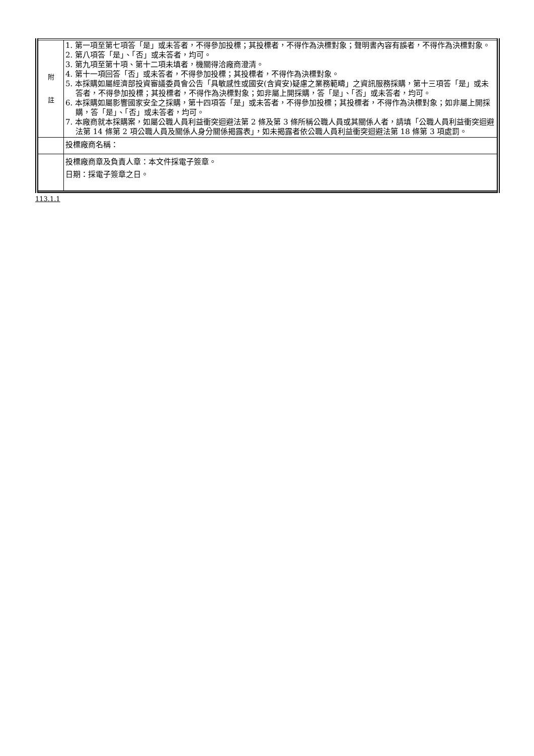| 附 註 | 1. 第一項至第七項答「是」或未答者，不得參加投標；其投標者，不得作為決標對象；聲明書內容有誤者，不得作為決標對象。 2. 第八項答「是」、「否」或未答者，均可。 3. 第九項至第十項、第十二項未填者，機關得洽廠商澄清。 4. 第十一項回答「否」或未答者，不得參加投標；其投標者，不得作為決標對象。 5. 本採購如屬經濟部投資審議委員會公告「具敏感性或國安(含資安)疑慮之業務範疇」之資訊服務採購，第十三項答「是」或未答者，不得參加投標；其投標者，不得作為決標對象；如非屬上開採購，答「是」、「否」或未答者，均可。 6. 本採購如屬影響國家安全之採購，第十四項答「是」或未答者，不得參加投標；其投標者，不得作為決標對象；如非屬上開採購，答「是」、「否」或未答者，均可。 7. 本廠商就本採購案，如屬公職人員利益衝突迴避法第 2 條及第 3 條所稱公職人員或其關係人者，請填「公職人員利益衝突迴避法第 14 條第 2 項公職人員及關係人身分關係揭露表」，如未揭露者依公職人員利益衝突迴避法第 18 條第 3 項處罰。 |
| | 投標廠商名稱： |
| | 投標廠商章及負責人章：本文件採電子簽章。 日期：採電子簽章之日。 |
113.1.1